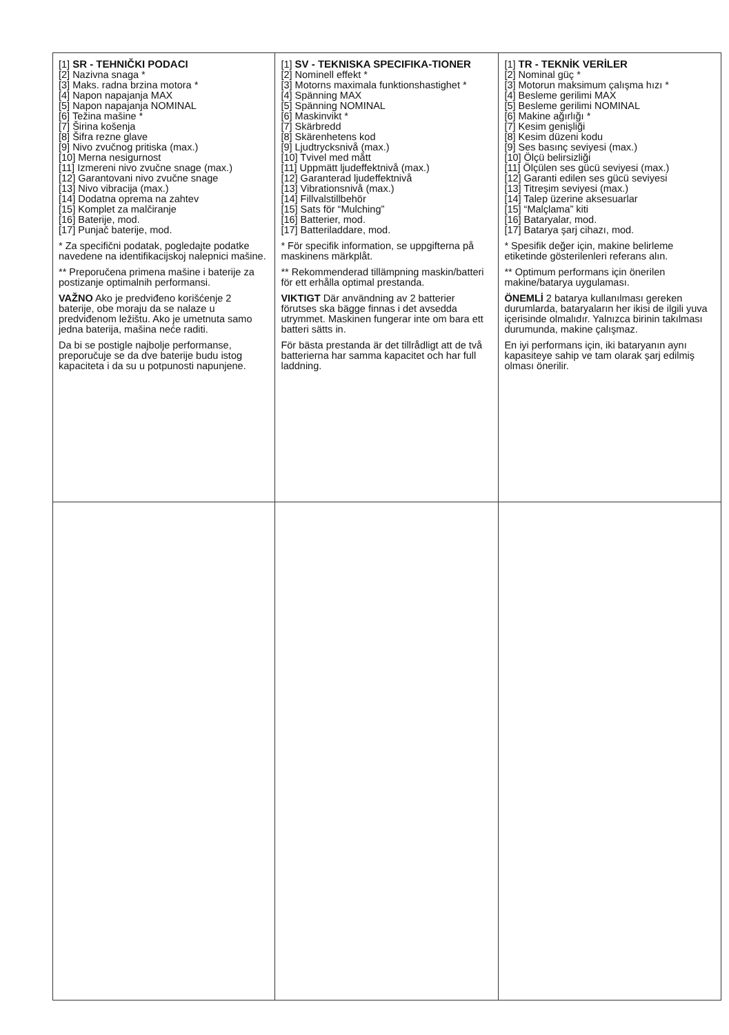| [1] SR - TEHNIČKI PODACI [2] Nazivna snaga * [3] Maks. radna brzina motora * [4] Napon napajanja MAX [5] Napon napajanja NOMINAL [6] Težina mašine * [7] Širina košenja [8] Šifra rezne glave [9] Nivo zvučnog pritiska (max.) [10] Merna nesigurnost [11] Izmereni nivo zvučne snage (max.) [12] Garantovani nivo zvučne snage [13] Nivo vibracija (max.) [14] Dodatna oprema na zahtev [15] Komplet za malčiranje [16] Baterije, mod. [17] Punjač baterije, mod. * Za specifični podatak, pogledajte podatke navedene na identifikacijskoj nalepnici mašine. ** Preporučena primena mašine i baterije za postizanje optimalnih performansi. VAŽNO Ako je predviđeno korišćenje 2 baterije, obe moraju da se nalaze u predviđenom ležištu. Ako je umetnuta samo jedna baterija, mašina neće raditi. Da bi se postigle najbolje performanse, preporučuje se da dve baterije budu istog kapaciteta i da su u potpunosti napunjene. | [1] SV - TEKNISKA SPECIFIKA-TIONER [2] Nominell effekt * [3] Motorns maximala funktionshastighet * [4] Spänning MAX [5] Spänning NOMINAL [6] Maskinvikt * [7] Skärbredd [8] Skärenhetens kod [9] Ljudtrycksnivå (max.) [10] Tvivel med mått [11] Uppmätt ljudeffektnivå (max.) [12] Garanterad ljudeffektnivå [13] Vibrationsnivå (max.) [14] Fillvalstillbehör [15] Sats för “Mulching” [16] Batterier, mod. [17] Batteriladdare, mod. * För specifik information, se uppgifterna på maskinens märkplåt. ** Rekommenderad tillämpning maskin/batteri för ett erhålla optimal prestanda. VIKTIGT Där användning av 2 batterier förutses ska bägge finnas i det avsedda utrymmet. Maskinen fungerar inte om bara ett batteri sätts in. För bästa prestanda är det tillrådligt att de två batterierna har samma kapacitet och har full laddning. | [1] TR - TEKNİK VERİLER [2] Nominal güç * [3] Motorun maksimum çalışma hızı * [4] Besleme gerilimi MAX [5] Besleme gerilimi NOMINAL [6] Makine ağırlığı * [7] Kesim genişliği [8] Kesim düzeni kodu [9] Ses basınç seviyesi (max.) [10] Ölçü belirsizliği [11] Ölçülen ses gücü seviyesi (max.) [12] Garanti edilen ses gücü seviyesi [13] Titreşim seviyesi (max.) [14] Talep üzerine aksesuarlar [15] “Malçlama” kiti [16] Bataryalar, mod. [17] Batarya şarj cihazı, mod. * Spesifik değer için, makine belirleme etiketinde gösterilenleri referans alın. ** Optimum performans için önerilen makine/batarya uygulaması. ÖNEMLİ 2 batarya kullanılması gereken durumlarda, bataryaların her ikisi de ilgili yuva içerisinde olmalıdır. Yalnızca birinin takılması durumunda, makine çalışmaz. En iyi performans için, iki bataryanın aynı kapasiteye sahip ve tam olarak şarj edilmiş olması önerilir. |